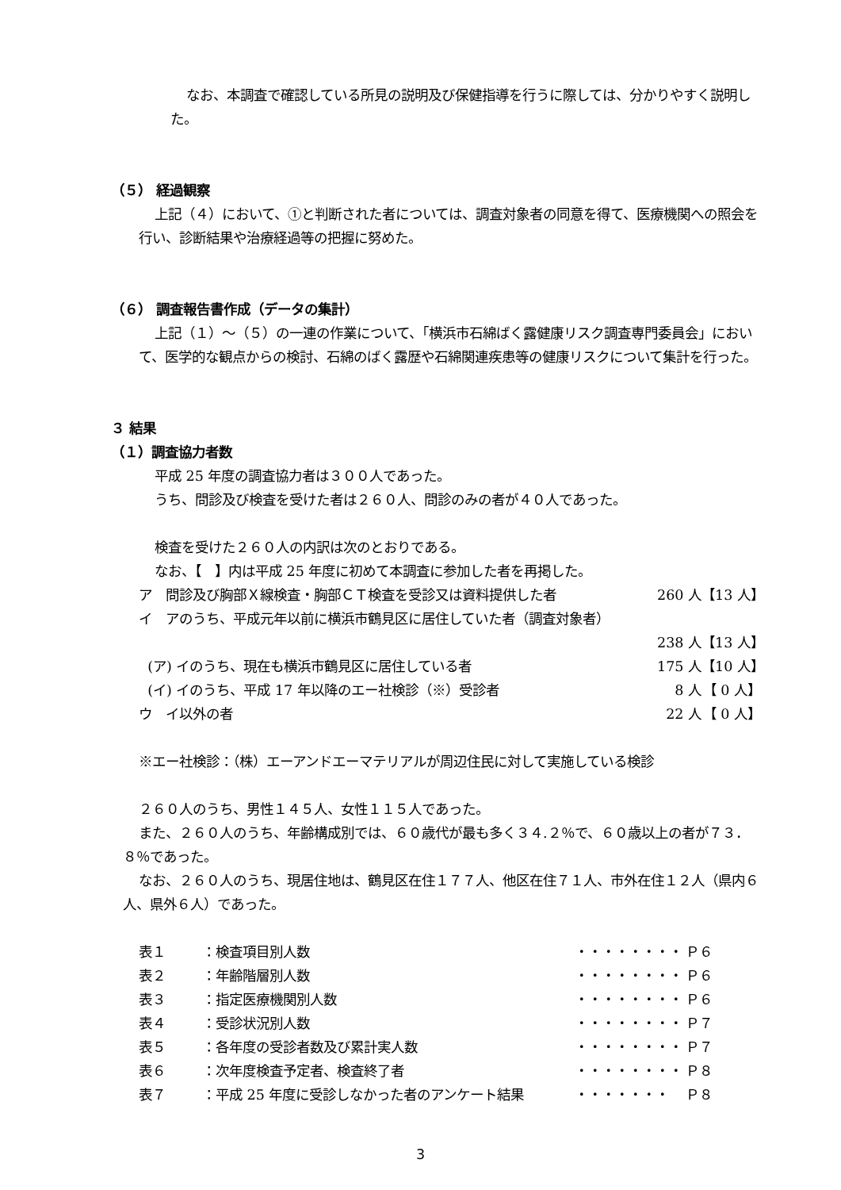なお、本調査で確認している所見の説明及び保健指導を行うに際しては、分かりやすく説明した。
（５） 経過観察
上記（４）において、①と判断された者については、調査対象者の同意を得て、医療機関への照会を行い、診断結果や治療経過等の把握に努めた。
（６） 調査報告書作成（データの集計）
上記（１）～（５）の一連の作業について、「横浜市石綿ばく露健康リスク調査専門委員会」において、医学的な観点からの検討、石綿のばく露歴や石綿関連疾患等の健康リスクについて集計を行った。
３ 結果
（１）調査協力者数
平成 25 年度の調査協力者は３００人であった。
うち、問診及び検査を受けた者は２６０人、問診のみの者が４０人であった。
検査を受けた２６０人の内訳は次のとおりである。
なお、【　】内は平成 25 年度に初めて本調査に参加した者を再掲した。
ア　問診及び胸部Ｘ線検査・胸部ＣＴ検査を受診又は資料提供した者 260 人 【13 人】
イ　アのうち、平成元年以前に横浜市鶴見区に居住していた者（調査対象者）
238 人 【13 人】
(ア) イのうち、現在も横浜市鶴見区に居住している者 175 人 【10 人】
(イ) イのうち、平成 17 年以降のエー社検診（※）受診者 8 人 【 0 人】
ウ　イ以外の者 22 人 【 0 人】
※エー社検診：（株）エーアンドエーマテリアルが周辺住民に対して実施している検診
２６０人のうち、男性１４５人、女性１１５人であった。
また、２６０人のうち、年齢構成別では、６０歳代が最も多く３４.２％で、６０歳以上の者が７３．８％であった。
なお、２６０人のうち、現居住地は、鶴見区在住１７７人、他区在住７１人、市外在住１２人（県内６人、県外６人）であった。
表１ ：検査項目別人数 ・・・・・・・・ Ｐ６
表２ ：年齢階層別人数 ・・・・・・・・ Ｐ６
表３ ：指定医療機関別人数 ・・・・・・・・ Ｐ６
表４ ：受診状況別人数 ・・・・・・・・ Ｐ７
表５ ：各年度の受診者数及び累計実人数 ・・・・・・・・ Ｐ７
表６ ：次年度検査予定者、検査終了者 ・・・・・・・・ Ｐ８
表７ ：平成 25 年度に受診しなかった者のアンケート結果 ・・・・・・・ Ｐ８
3